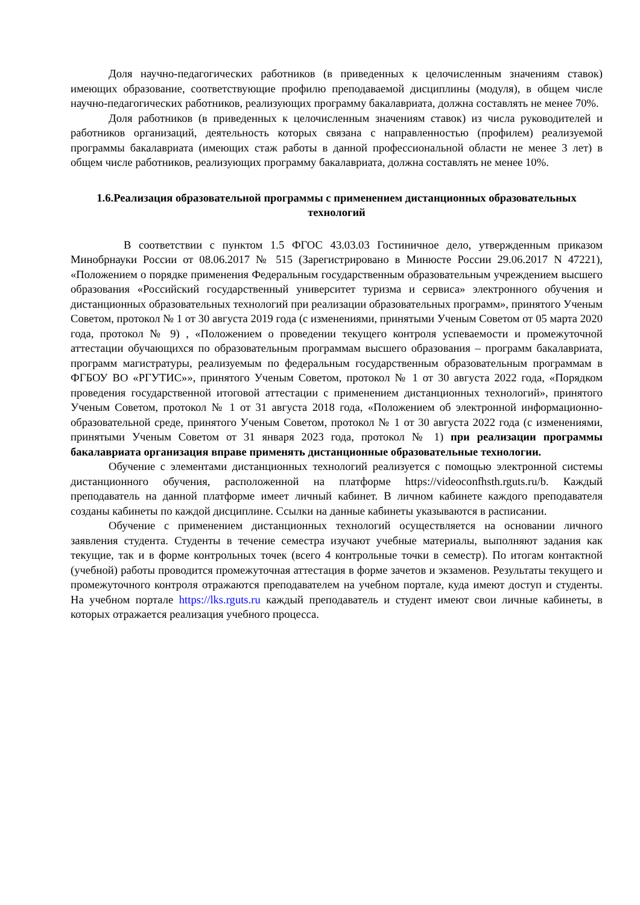Доля научно-педагогических работников (в приведенных к целочисленным значениям ставок) имеющих образование, соответствующие профилю преподаваемой дисциплины (модуля), в общем числе научно-педагогических работников, реализующих программу бакалавриата, должна составлять не менее 70%.
Доля работников (в приведенных к целочисленным значениям ставок) из числа руководителей и работников организаций, деятельность которых связана с направленностью (профилем) реализуемой программы бакалавриата (имеющих стаж работы в данной профессиональной области не менее 3 лет) в общем числе работников, реализующих программу бакалавриата, должна составлять не менее 10%.
1.6.Реализация образовательной программы с применением дистанционных образовательных технологий
В соответствии с пунктом 1.5 ФГОС 43.03.03 Гостиничное дело, утвержденным приказом Минобрнауки России от 08.06.2017 № 515 (Зарегистрировано в Минюсте России 29.06.2017 N 47221), «Положением о порядке применения Федеральным государственным образовательным учреждением высшего образования «Российский государственный университет туризма и сервиса» электронного обучения и дистанционных образовательных технологий при реализации образовательных программ», принятого Ученым Советом, протокол № 1 от 30 августа 2019 года (с изменениями, принятыми Ученым Советом от 05 марта 2020 года, протокол № 9) , «Положением о проведении текущего контроля успеваемости и промежуточной аттестации обучающихся по образовательным программам высшего образования – программ бакалавриата, программ магистратуры, реализуемым по федеральным государственным образовательным программам в ФГБОУ ВО «РГУТИС»», принятого Ученым Советом, протокол № 1 от 30 августа 2022 года, «Порядком проведения государственной итоговой аттестации с применением дистанционных технологий», принятого Ученым Советом, протокол № 1 от 31 августа 2018 года, «Положением об электронной информационно-образовательной среде, принятого Ученым Советом, протокол № 1 от 30 августа 2022 года (с изменениями, принятыми Ученым Советом от 31 января 2023 года, протокол № 1) при реализации программы бакалавриата организация вправе применять дистанционные образовательные технологии.
Обучение с элементами дистанционных технологий реализуется с помощью электронной системы дистанционного обучения, расположенной на платформе https://videoconfhsth.rguts.ru/b. Каждый преподаватель на данной платформе имеет личный кабинет. В личном кабинете каждого преподавателя созданы кабинеты по каждой дисциплине. Ссылки на данные кабинеты указываются в расписании.
Обучение с применением дистанционных технологий осуществляется на основании личного заявления студента. Студенты в течение семестра изучают учебные материалы, выполняют задания как текущие, так и в форме контрольных точек (всего 4 контрольные точки в семестр). По итогам контактной (учебной) работы проводится промежуточная аттестация в форме зачетов и экзаменов. Результаты текущего и промежуточного контроля отражаются преподавателем на учебном портале, куда имеют доступ и студенты. На учебном портале https://lks.rguts.ru каждый преподаватель и студент имеют свои личные кабинеты, в которых отражается реализация учебного процесса.